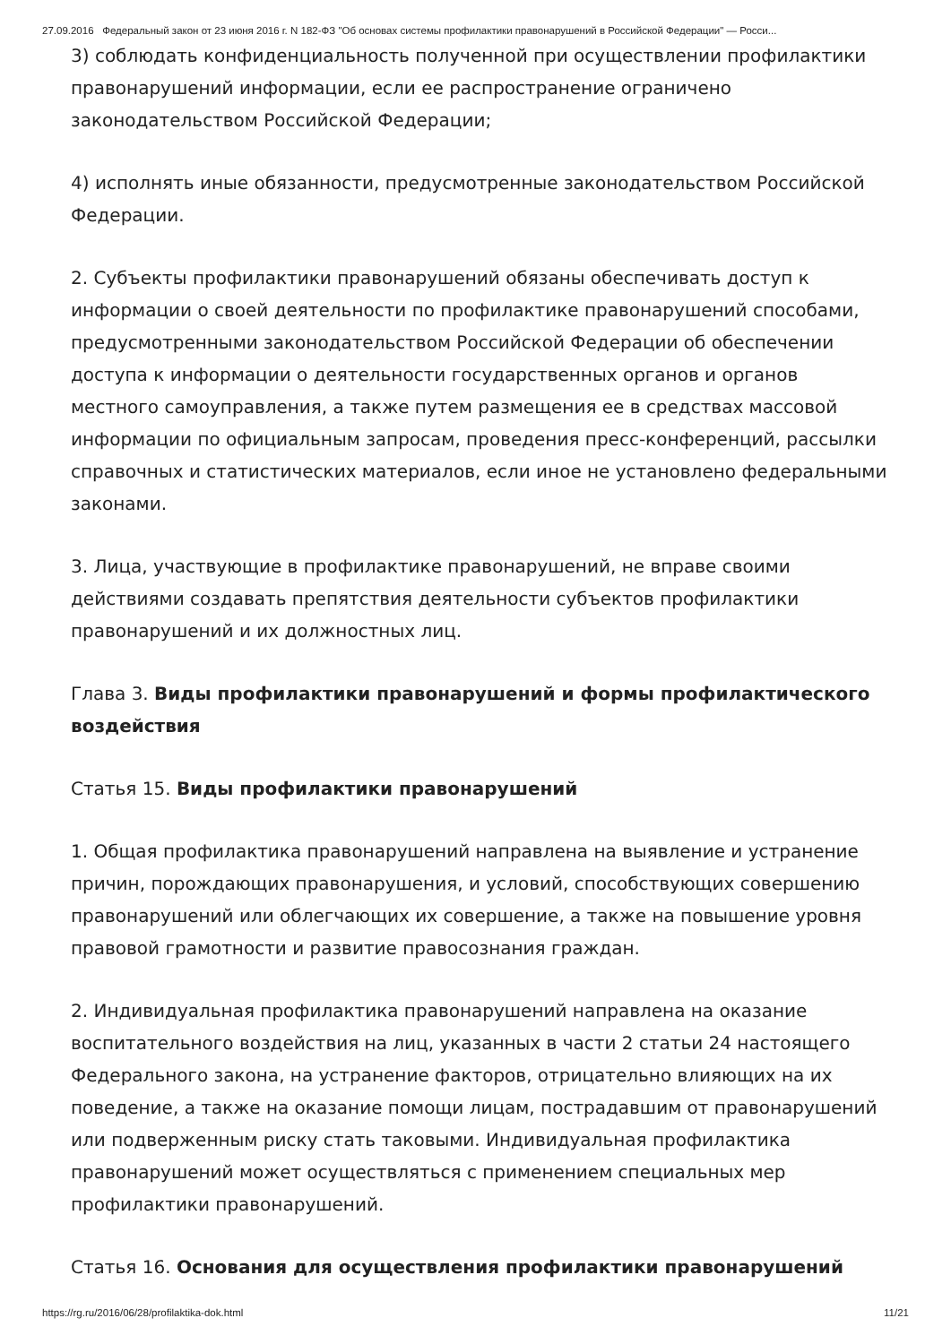27.09.2016 Федеральный закон от 23 июня 2016 г. N 182-ФЗ "Об основах системы профилактики правонарушений в Российской Федерации" — Росси...
3) соблюдать конфиденциальность полученной при осуществлении профилактики правонарушений информации, если ее распространение ограничено законодательством Российской Федерации;
4) исполнять иные обязанности, предусмотренные законодательством Российской Федерации.
2. Субъекты профилактики правонарушений обязаны обеспечивать доступ к информации о своей деятельности по профилактике правонарушений способами, предусмотренными законодательством Российской Федерации об обеспечении доступа к информации о деятельности государственных органов и органов местного самоуправления, а также путем размещения ее в средствах массовой информации по официальным запросам, проведения пресс-конференций, рассылки справочных и статистических материалов, если иное не установлено федеральными законами.
3. Лица, участвующие в профилактике правонарушений, не вправе своими действиями создавать препятствия деятельности субъектов профилактики правонарушений и их должностных лиц.
Глава 3. Виды профилактики правонарушений и формы профилактического воздействия
Статья 15. Виды профилактики правонарушений
1. Общая профилактика правонарушений направлена на выявление и устранение причин, порождающих правонарушения, и условий, способствующих совершению правонарушений или облегчающих их совершение, а также на повышение уровня правовой грамотности и развитие правосознания граждан.
2. Индивидуальная профилактика правонарушений направлена на оказание воспитательного воздействия на лиц, указанных в части 2 статьи 24 настоящего Федерального закона, на устранение факторов, отрицательно влияющих на их поведение, а также на оказание помощи лицам, пострадавшим от правонарушений или подверженным риску стать таковыми. Индивидуальная профилактика правонарушений может осуществляться с применением специальных мер профилактики правонарушений.
Статья 16. Основания для осуществления профилактики правонарушений
https://rg.ru/2016/06/28/profilaktika-dok.html 11/21